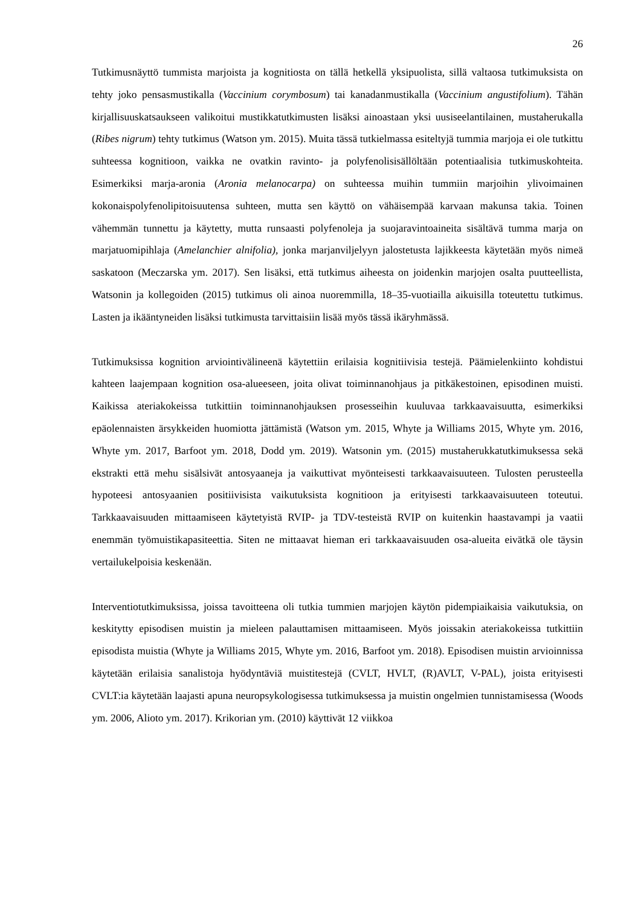26
Tutkimusnäyttö tummista marjoista ja kognitiosta on tällä hetkellä yksipuolista, sillä valtaosa tutkimuksista on tehty joko pensasmustikalla (Vaccinium corymbosum) tai kanadanmustikalla (Vaccinium angustifolium). Tähän kirjallisuuskatsaukseen valikoitui mustikkatutkimusten lisäksi ainoastaan yksi uusiseelantilainen, mustaherukalla (Ribes nigrum) tehty tutkimus (Watson ym. 2015). Muita tässä tutkielmassa esiteltyjä tummia marjoja ei ole tutkittu suhteessa kognitioon, vaikka ne ovatkin ravinto- ja polyfenolisisällöltään potentiaalisia tutkimuskohteita. Esimerkiksi marja-aronia (Aronia melanocarpa) on suhteessa muihin tummiin marjoihin ylivoimainen kokonaispolyfenolipitoisuutensa suhteen, mutta sen käyttö on vähäisempää karvaan makunsa takia. Toinen vähemmän tunnettu ja käytetty, mutta runsaasti polyfenoleja ja suojaravintoaineita sisältävä tumma marja on marjatuomipihlaja (Amelanchier alnifolia), jonka marjanviljelyyn jalostetusta lajikkeesta käytetään myös nimeä saskatoon (Meczarska ym. 2017). Sen lisäksi, että tutkimus aiheesta on joidenkin marjojen osalta puutteellista, Watsonin ja kollegoiden (2015) tutkimus oli ainoa nuoremmilla, 18–35-vuotiailla aikuisilla toteutettu tutkimus. Lasten ja ikääntyneiden lisäksi tutkimusta tarvittaisiin lisää myös tässä ikäryhmässä.
Tutkimuksissa kognition arviointivälineenä käytettiin erilaisia kognitiivisia testejä. Päämielenkiinto kohdistui kahteen laajempaan kognition osa-alueeseen, joita olivat toiminnanohjaus ja pitkäkestoinen, episodinen muisti. Kaikissa ateriakokeissa tutkittiin toiminnanohjauksen prosesseihin kuuluvaa tarkkaavaisuutta, esimerkiksi epäolennaisten ärsykkeiden huomiotta jättämistä (Watson ym. 2015, Whyte ja Williams 2015, Whyte ym. 2016, Whyte ym. 2017, Barfoot ym. 2018, Dodd ym. 2019). Watsonin ym. (2015) mustaherukkatutkimuksessa sekä ekstrakti että mehu sisälsivät antosyaaneja ja vaikuttivat myönteisesti tarkkaavaisuuteen. Tulosten perusteella hypoteesi antosyaanien positiivisista vaikutuksista kognitioon ja erityisesti tarkkaavaisuuteen toteutui. Tarkkaavaisuuden mittaamiseen käytetyistä RVIP- ja TDV-testeistä RVIP on kuitenkin haastavampi ja vaatii enemmän työmuistikapasiteettia. Siten ne mittaavat hieman eri tarkkaavaisuuden osa-alueita eivätkä ole täysin vertailukelpoisia keskenään.
Interventiotutkimuksissa, joissa tavoitteena oli tutkia tummien marjojen käytön pidempiaikaisia vaikutuksia, on keskitytty episodisen muistin ja mieleen palauttamisen mittaamiseen. Myös joissakin ateriakokeissa tutkittiin episodista muistia (Whyte ja Williams 2015, Whyte ym. 2016, Barfoot ym. 2018). Episodisen muistin arvioinnissa käytetään erilaisia sanalistoja hyödyntäviä muistitestejä (CVLT, HVLT, (R)AVLT, V-PAL), joista erityisesti CVLT:ia käytetään laajasti apuna neuropsykologisessa tutkimuksessa ja muistin ongelmien tunnistamisessa (Woods ym. 2006, Alioto ym. 2017). Krikorian ym. (2010) käyttivät 12 viikkoa